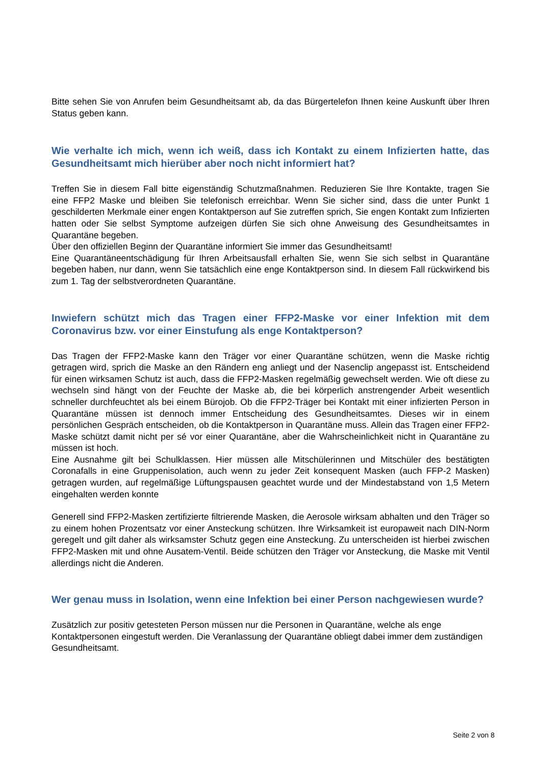Bitte sehen Sie von Anrufen beim Gesundheitsamt ab, da das Bürgertelefon Ihnen keine Auskunft über Ihren Status geben kann.
Wie verhalte ich mich, wenn ich weiß, dass ich Kontakt zu einem Infizierten hatte, das Gesundheitsamt mich hierüber aber noch nicht informiert hat?
Treffen Sie in diesem Fall bitte eigenständig Schutzmaßnahmen. Reduzieren Sie Ihre Kontakte, tragen Sie eine FFP2 Maske und bleiben Sie telefonisch erreichbar. Wenn Sie sicher sind, dass die unter Punkt 1 geschilderten Merkmale einer engen Kontaktperson auf Sie zutreffen sprich, Sie engen Kontakt zum Infizierten hatten oder Sie selbst Symptome aufzeigen dürfen Sie sich ohne Anweisung des Gesundheitsamtes in Quarantäne begeben.
Über den offiziellen Beginn der Quarantäne informiert Sie immer das Gesundheitsamt!
Eine Quarantäneentschädigung für Ihren Arbeitsausfall erhalten Sie, wenn Sie sich selbst in Quarantäne begeben haben, nur dann, wenn Sie tatsächlich eine enge Kontaktperson sind. In diesem Fall rückwirkend bis zum 1. Tag der selbstverordneten Quarantäne.
Inwiefern schützt mich das Tragen einer FFP2-Maske vor einer Infektion mit dem Coronavirus bzw. vor einer Einstufung als enge Kontaktperson?
Das Tragen der FFP2-Maske kann den Träger vor einer Quarantäne schützen, wenn die Maske richtig getragen wird, sprich die Maske an den Rändern eng anliegt und der Nasenclip angepasst ist. Entscheidend für einen wirksamen Schutz ist auch, dass die FFP2-Masken regelmäßig gewechselt werden. Wie oft diese zu wechseln sind hängt von der Feuchte der Maske ab, die bei körperlich anstrengender Arbeit wesentlich schneller durchfeuchtet als bei einem Bürojob. Ob die FFP2-Träger bei Kontakt mit einer infizierten Person in Quarantäne müssen ist dennoch immer Entscheidung des Gesundheitsamtes. Dieses wir in einem persönlichen Gespräch entscheiden, ob die Kontaktperson in Quarantäne muss. Allein das Tragen einer FFP2-Maske schützt damit nicht per sé vor einer Quarantäne, aber die Wahrscheinlichkeit nicht in Quarantäne zu müssen ist hoch.
Eine Ausnahme gilt bei Schulklassen. Hier müssen alle Mitschülerinnen und Mitschüler des bestätigten Coronafalls in eine Gruppenisolation, auch wenn zu jeder Zeit konsequent Masken (auch FFP-2 Masken) getragen wurden, auf regelmäßige Lüftungspausen geachtet wurde und der Mindestabstand von 1,5 Metern eingehalten werden konnte
Generell sind FFP2-Masken zertifizierte filtrierende Masken, die Aerosole wirksam abhalten und den Träger so zu einem hohen Prozentsatz vor einer Ansteckung schützen. Ihre Wirksamkeit ist europaweit nach DIN-Norm geregelt und gilt daher als wirksamster Schutz gegen eine Ansteckung. Zu unterscheiden ist hierbei zwischen FFP2-Masken mit und ohne Ausatem-Ventil. Beide schützen den Träger vor Ansteckung, die Maske mit Ventil allerdings nicht die Anderen.
Wer genau muss in Isolation, wenn eine Infektion bei einer Person nachgewiesen wurde?
Zusätzlich zur positiv getesteten Person müssen nur die Personen in Quarantäne, welche als enge Kontaktpersonen eingestuft werden. Die Veranlassung der Quarantäne obliegt dabei immer dem zuständigen Gesundheitsamt.
Seite 2 von 8